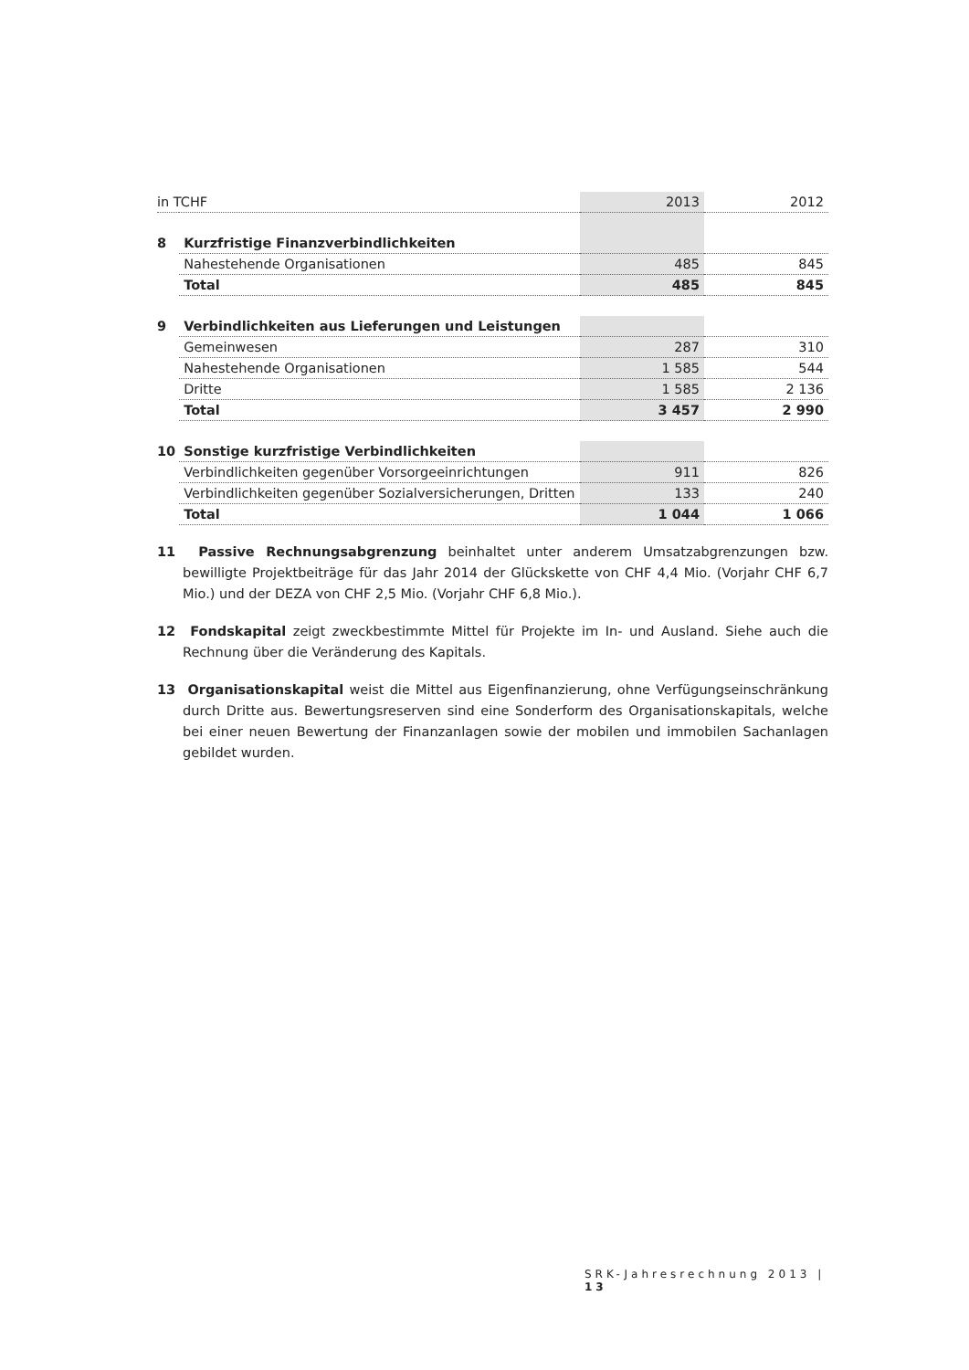| in TCHF | | 2013 | 2012 |
| 8 | Kurzfristige Finanzverbindlichkeiten | | |
| | Nahestehende Organisationen | 485 | 845 |
| | Total | 485 | 845 |
| 9 | Verbindlichkeiten aus Lieferungen und Leistungen | | |
| | Gemeinwesen | 287 | 310 |
| | Nahestehende Organisationen | 1 585 | 544 |
| | Dritte | 1 585 | 2 136 |
| | Total | 3 457 | 2 990 |
| 10 | Sonstige kurzfristige Verbindlichkeiten | | |
| | Verbindlichkeiten gegenüber Vorsorgeeinrichtungen | 911 | 826 |
| | Verbindlichkeiten gegenüber Sozialversicherungen, Dritten | 133 | 240 |
| | Total | 1 044 | 1 066 |
11 Passive Rechnungsabgrenzung beinhaltet unter anderem Umsatzabgrenzungen bzw. bewilligte Projektbeiträge für das Jahr 2014 der Glückskette von CHF 4,4 Mio. (Vorjahr CHF 6,7 Mio.) und der DEZA von CHF 2,5 Mio. (Vorjahr CHF 6,8 Mio.).
12 Fondskapital zeigt zweckbestimmte Mittel für Projekte im In- und Ausland. Siehe auch die Rechnung über die Veränderung des Kapitals.
13 Organisationskapital weist die Mittel aus Eigenfinanzierung, ohne Verfügungseinschränkung durch Dritte aus. Bewertungsreserven sind eine Sonderform des Organisationskapitals, welche bei einer neuen Bewertung der Finanzanlagen sowie der mobilen und immobilen Sachanlagen gebildet wurden.
SRK-Jahresrechnung 2013 | 13